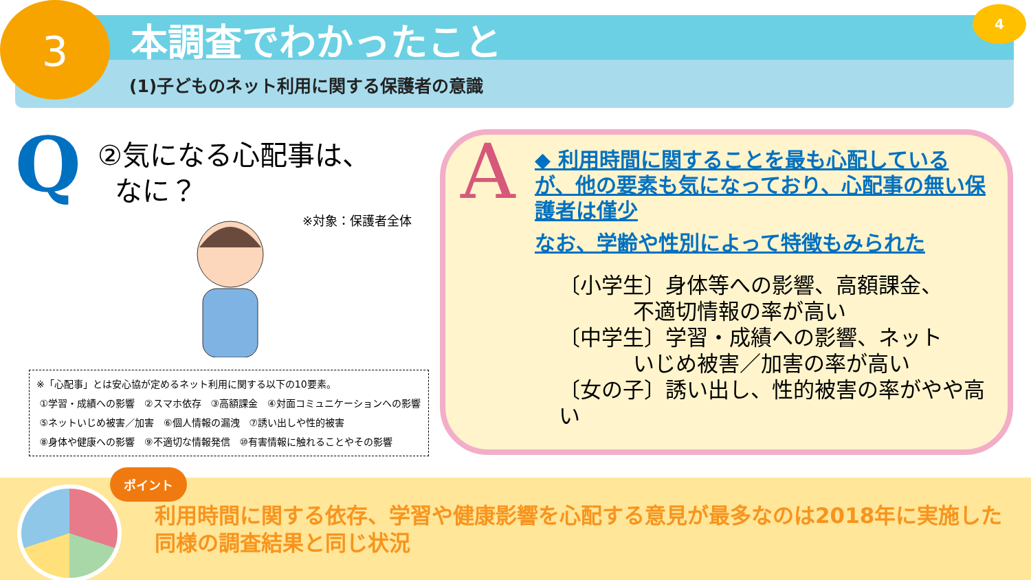3 本調査でわかったこと
(1)子どものネット利用に関する保護者の意識
4
Q
②気になる心配事は、
なに？
※対象：保護者全体
※「心配事」とは安心協が定めるネット利用に関する以下の10要素。
①学習・成績への影響　②スマホ依存　③高額課金　④対面コミュニケーションへの影響
⑤ネットいじめ被害／加害　⑥個人情報の漏洩　⑦誘い出しや性的被害
⑧身体や健康への影響　⑨不適切な情報発信　⑩有害情報に触れることやその影響
A
◆ 利用時間に関することを最も心配しているが、他の要素も気になっており、心配事の無い保護者は僅少
なお、学齢や性別によって特徴もみられた
〔小学生〕身体等への影響、高額課金、
不適切情報の率が高い
〔中学生〕学習・成績への影響、ネット
いじめ被害／加害の率が高い
〔女の子〕誘い出し、性的被害の率がやや高い
ポイント
利用時間に関する依存、学習や健康影響を心配する意見が最多なのは2018年に実施した同様の調査結果と同じ状況